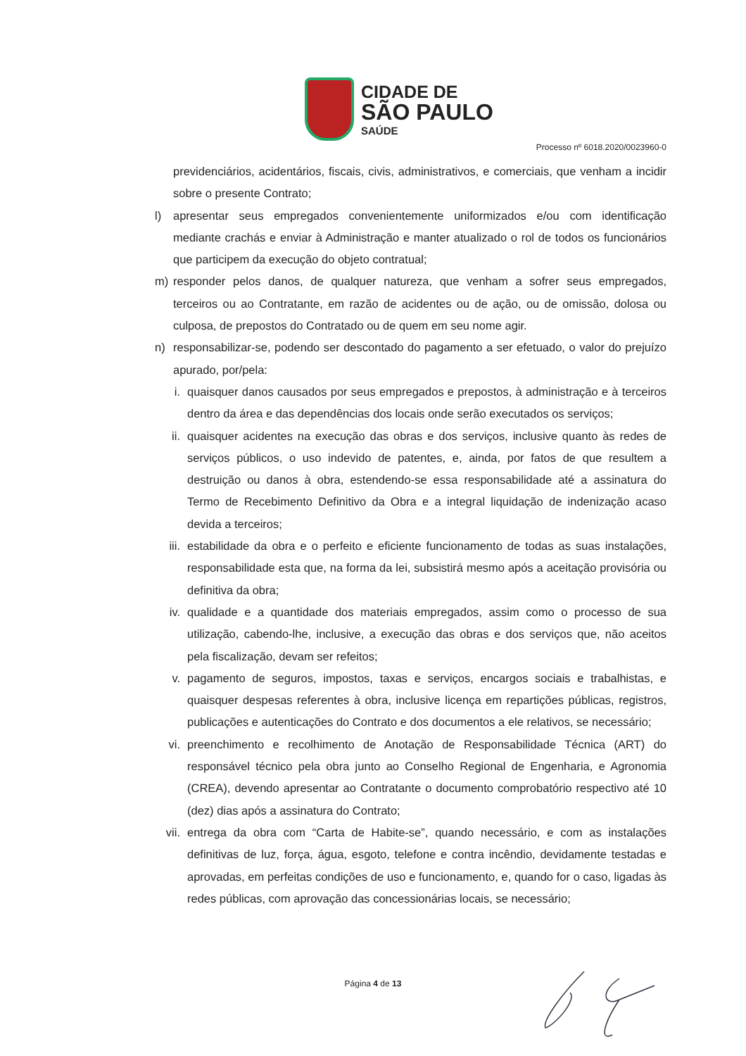CIDADE DE
SÃO PAULO
SAÚDE
Processo nº 6018.2020/0023960-0
previdenciários, acidentários, fiscais, civis, administrativos, e comerciais, que venham a incidir sobre o presente Contrato;
l) apresentar seus empregados convenientemente uniformizados e/ou com identificação mediante crachás e enviar à Administração e manter atualizado o rol de todos os funcionários que participem da execução do objeto contratual;
m) responder pelos danos, de qualquer natureza, que venham a sofrer seus empregados, terceiros ou ao Contratante, em razão de acidentes ou de ação, ou de omissão, dolosa ou culposa, de prepostos do Contratado ou de quem em seu nome agir.
n) responsabilizar-se, podendo ser descontado do pagamento a ser efetuado, o valor do prejuízo apurado, por/pela:
i. quaisquer danos causados por seus empregados e prepostos, à administração e à terceiros dentro da área e das dependências dos locais onde serão executados os serviços;
ii.
quaisquer acidentes na execução das obras e dos serviços, inclusive quanto às redes de serviços públicos, o uso indevido de patentes, e, ainda, por fatos de que resultem a destruição ou danos à obra, estendendo-se essa responsabilidade até a assinatura do Termo de Recebimento Definitivo da Obra e a integral liquidação de indenização acaso devida a terceiros;
iii.
estabilidade da obra e o perfeito e eficiente funcionamento de todas as suas instalações, responsabilidade esta que, na forma da lei, subsistirá mesmo após a aceitação provisória ou definitiva da obra;
iv.
qualidade e a quantidade dos materiais empregados, assim como o processo de sua utilização, cabendo-lhe, inclusive, a execução das obras e dos serviços que, não aceitos pela fiscalização, devam ser refeitos;
v. pagamento de seguros, impostos, taxas e serviços, encargos sociais e trabalhistas, e quaisquer despesas referentes à obra, inclusive licença em repartições públicas, registros, publicações e autenticações do Contrato e dos documentos a ele relativos, se necessário;
vi.
preenchimento e recolhimento de Anotação de Responsabilidade Técnica (ART) do responsável técnico pela obra junto ao Conselho Regional de Engenharia, e Agronomia (CREA), devendo apresentar ao Contratante o documento comprobatório respectivo até 10 (dez) dias após a assinatura do Contrato;
vii.
entrega da obra com “Carta de Habite-se”, quando necessário, e com as instalações definitivas de luz, força, água, esgoto, telefone e contra incêndio, devidamente testadas e aprovadas, em perfeitas condições de uso e funcionamento, e, quando for o caso, ligadas às redes públicas, com aprovação das concessionárias locais, se necessário;
Página 4 de 13